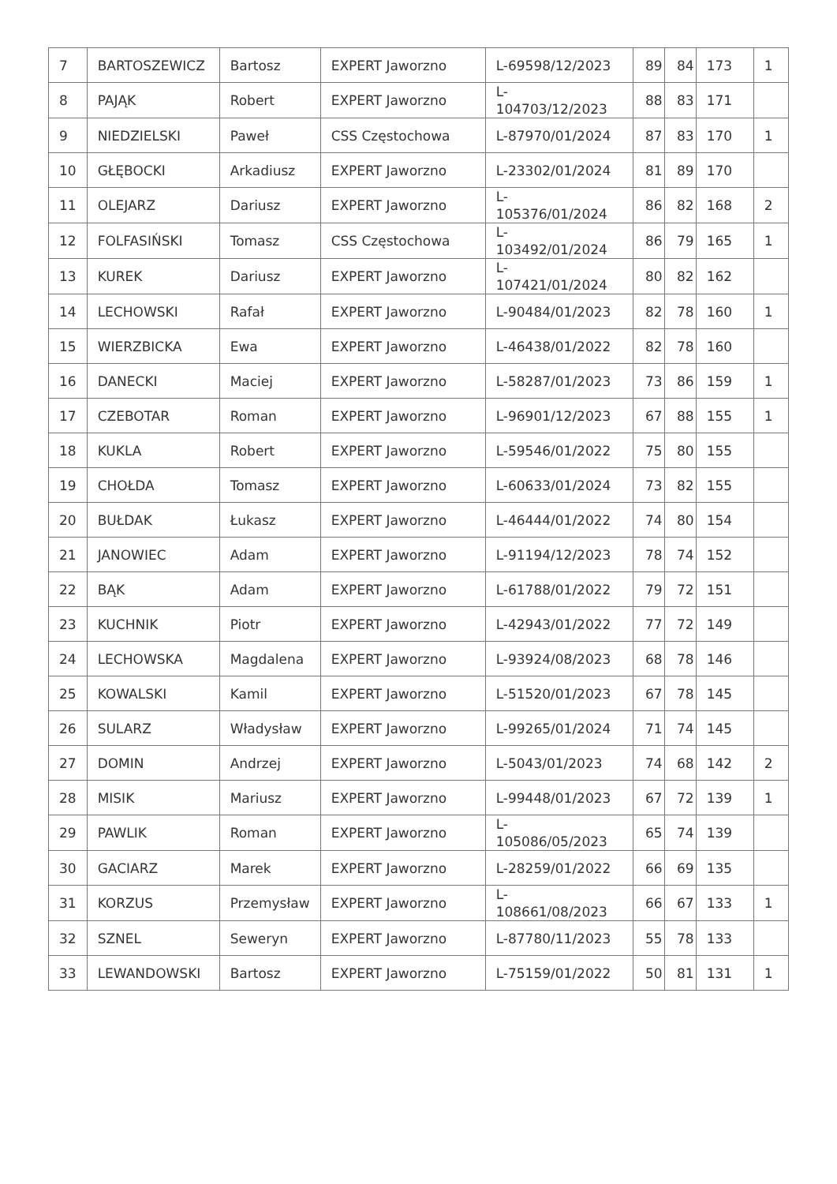| 7 | BARTOSZEWICZ | Bartosz | EXPERT Jaworzno | L-69598/12/2023 | 89 | 84 | 173 | 1 |
| 8 | PAJĄK | Robert | EXPERT Jaworzno | L- 104703/12/2023 | 88 | 83 | 171 | |
| 9 | NIEDZIELSKI | Paweł | CSS Częstochowa | L-87970/01/2024 | 87 | 83 | 170 | 1 |
| 10 | GŁĘBOCKI | Arkadiusz | EXPERT Jaworzno | L-23302/01/2024 | 81 | 89 | 170 | |
| 11 | OLEJARZ | Dariusz | EXPERT Jaworzno | L- 105376/01/2024 | 86 | 82 | 168 | 2 |
| 12 | FOLFASIŃSKI | Tomasz | CSS Częstochowa | L- 103492/01/2024 | 86 | 79 | 165 | 1 |
| 13 | KUREK | Dariusz | EXPERT Jaworzno | L- 107421/01/2024 | 80 | 82 | 162 | |
| 14 | LECHOWSKI | Rafał | EXPERT Jaworzno | L-90484/01/2023 | 82 | 78 | 160 | 1 |
| 15 | WIERZBICKA | Ewa | EXPERT Jaworzno | L-46438/01/2022 | 82 | 78 | 160 | |
| 16 | DANECKI | Maciej | EXPERT Jaworzno | L-58287/01/2023 | 73 | 86 | 159 | 1 |
| 17 | CZEBOTAR | Roman | EXPERT Jaworzno | L-96901/12/2023 | 67 | 88 | 155 | 1 |
| 18 | KUKLA | Robert | EXPERT Jaworzno | L-59546/01/2022 | 75 | 80 | 155 | |
| 19 | CHOŁDA | Tomasz | EXPERT Jaworzno | L-60633/01/2024 | 73 | 82 | 155 | |
| 20 | BUŁDAK | Łukasz | EXPERT Jaworzno | L-46444/01/2022 | 74 | 80 | 154 | |
| 21 | JANOWIEC | Adam | EXPERT Jaworzno | L-91194/12/2023 | 78 | 74 | 152 | |
| 22 | BĄK | Adam | EXPERT Jaworzno | L-61788/01/2022 | 79 | 72 | 151 | |
| 23 | KUCHNIK | Piotr | EXPERT Jaworzno | L-42943/01/2022 | 77 | 72 | 149 | |
| 24 | LECHOWSKA | Magdalena | EXPERT Jaworzno | L-93924/08/2023 | 68 | 78 | 146 | |
| 25 | KOWALSKI | Kamil | EXPERT Jaworzno | L-51520/01/2023 | 67 | 78 | 145 | |
| 26 | SULARZ | Władysław | EXPERT Jaworzno | L-99265/01/2024 | 71 | 74 | 145 | |
| 27 | DOMIN | Andrzej | EXPERT Jaworzno | L-5043/01/2023 | 74 | 68 | 142 | 2 |
| 28 | MISIK | Mariusz | EXPERT Jaworzno | L-99448/01/2023 | 67 | 72 | 139 | 1 |
| 29 | PAWLIK | Roman | EXPERT Jaworzno | L- 105086/05/2023 | 65 | 74 | 139 | |
| 30 | GACIARZ | Marek | EXPERT Jaworzno | L-28259/01/2022 | 66 | 69 | 135 | |
| 31 | KORZUS | Przemysław | EXPERT Jaworzno | L- 108661/08/2023 | 66 | 67 | 133 | 1 |
| 32 | SZNEL | Seweryn | EXPERT Jaworzno | L-87780/11/2023 | 55 | 78 | 133 | |
| 33 | LEWANDOWSKI | Bartosz | EXPERT Jaworzno | L-75159/01/2022 | 50 | 81 | 131 | 1 |